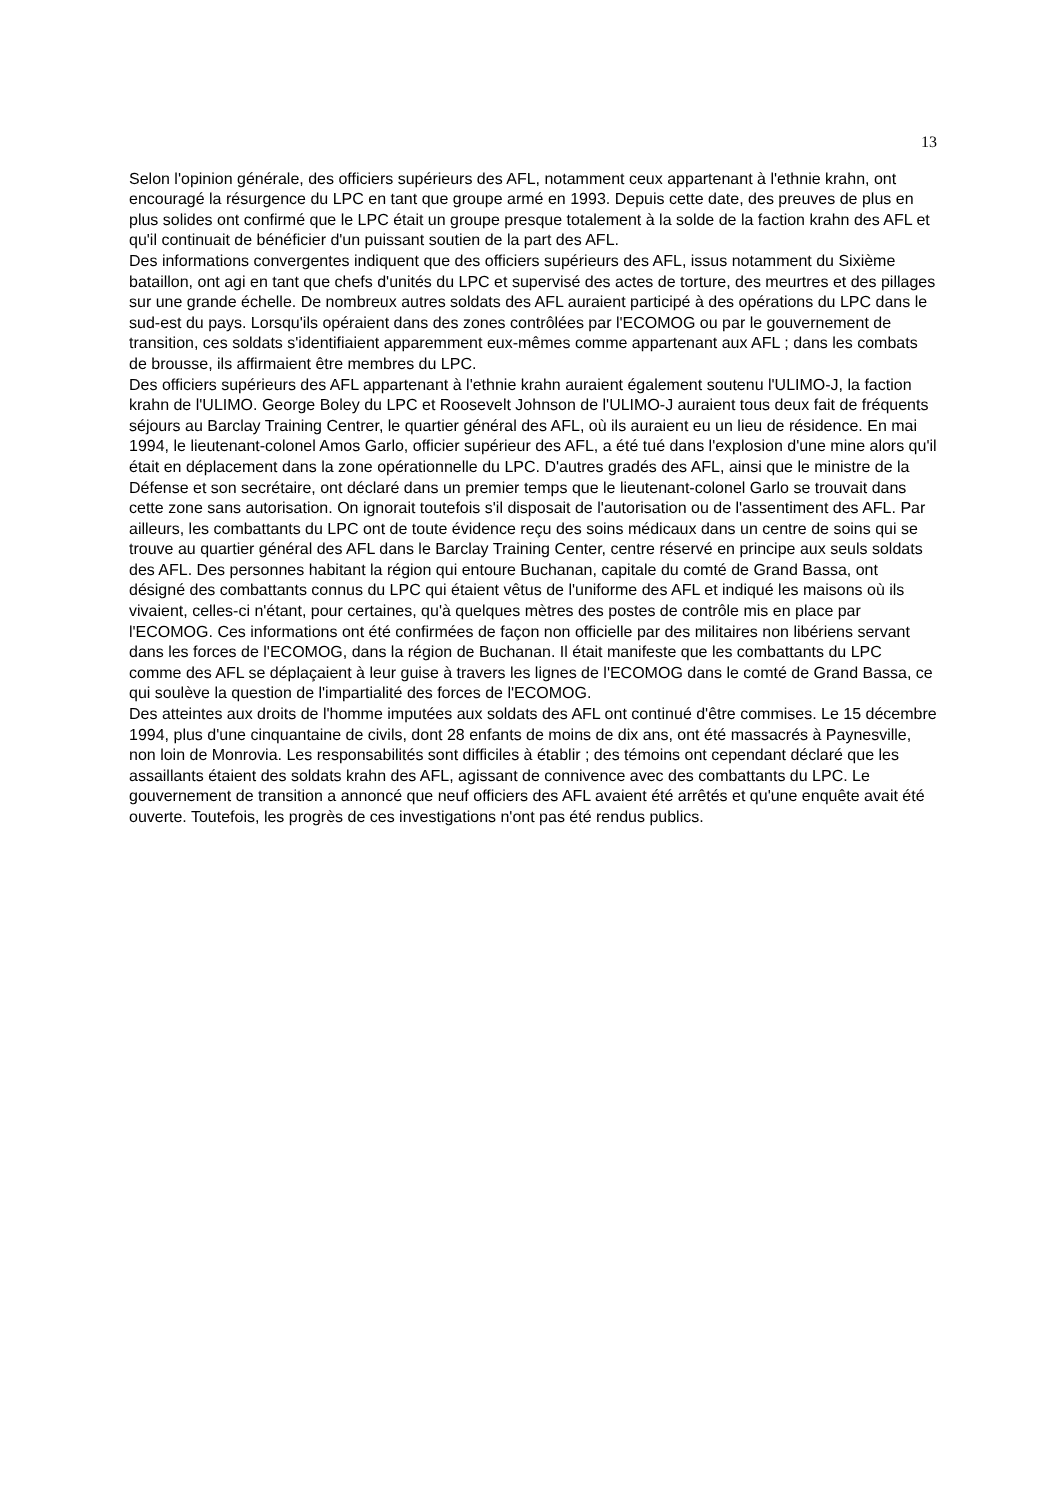13
Selon l'opinion générale, des officiers supérieurs des AFL, notamment ceux appartenant à l'ethnie krahn, ont encouragé la résurgence du LPC en tant que groupe armé en 1993. Depuis cette date, des preuves de plus en plus solides ont confirmé que le LPC était un groupe presque totalement à la solde de la faction krahn des AFL et qu'il continuait de bénéficier d'un puissant soutien de la part des AFL.
Des informations convergentes indiquent que des officiers supérieurs des AFL, issus notamment du Sixième bataillon, ont agi en tant que chefs d'unités du LPC et supervisé des actes de torture, des meurtres et des pillages sur une grande échelle. De nombreux autres soldats des AFL auraient participé à des opérations du LPC dans le sud-est du pays. Lorsqu'ils opéraient dans des zones contrôlées par l'ECOMOG ou par le gouvernement de transition, ces soldats s'identifiaient apparemment eux-mêmes comme appartenant aux AFL ; dans les combats de brousse, ils affirmaient être membres du LPC.
Des officiers supérieurs des AFL appartenant à l'ethnie krahn auraient également soutenu l'ULIMO-J, la faction krahn de l'ULIMO. George Boley du LPC et Roosevelt Johnson de l'ULIMO-J auraient tous deux fait de fréquents séjours au Barclay Training Centrer, le quartier général des AFL, où ils auraient eu un lieu de résidence. En mai 1994, le lieutenant-colonel Amos Garlo, officier supérieur des AFL, a été tué dans l'explosion d'une mine alors qu'il était en déplacement dans la zone opérationnelle du LPC. D'autres gradés des AFL, ainsi que le ministre de la Défense et son secrétaire, ont déclaré dans un premier temps que le lieutenant-colonel Garlo se trouvait dans cette zone sans autorisation. On ignorait toutefois s'il disposait de l'autorisation ou de l'assentiment des AFL. Par ailleurs, les combattants du LPC ont de toute évidence reçu des soins médicaux dans un centre de soins qui se trouve au quartier général des AFL dans le Barclay Training Center, centre réservé en principe aux seuls soldats des AFL. Des personnes habitant la région qui entoure Buchanan, capitale du comté de Grand Bassa, ont désigné des combattants connus du LPC qui étaient vêtus de l'uniforme des AFL et indiqué les maisons où ils vivaient, celles-ci n'étant, pour certaines, qu'à quelques mètres des postes de contrôle mis en place par l'ECOMOG. Ces informations ont été confirmées de façon non officielle par des militaires non libériens servant dans les forces de l'ECOMOG, dans la région de Buchanan. Il était manifeste que les combattants du LPC comme des AFL se déplaçaient à leur guise à travers les lignes de l'ECOMOG dans le comté de Grand Bassa, ce qui soulève la question de l'impartialité des forces de l'ECOMOG.
Des atteintes aux droits de l'homme imputées aux soldats des AFL ont continué d'être commises. Le 15 décembre 1994, plus d'une cinquantaine de civils, dont 28 enfants de moins de dix ans, ont été massacrés à Paynesville, non loin de Monrovia. Les responsabilités sont difficiles à établir ; des témoins ont cependant déclaré que les assaillants étaient des soldats krahn des AFL, agissant de connivence avec des combattants du LPC. Le gouvernement de transition a annoncé que neuf officiers des AFL avaient été arrêtés et qu'une enquête avait été ouverte. Toutefois, les progrès de ces investigations n'ont pas été rendus publics.